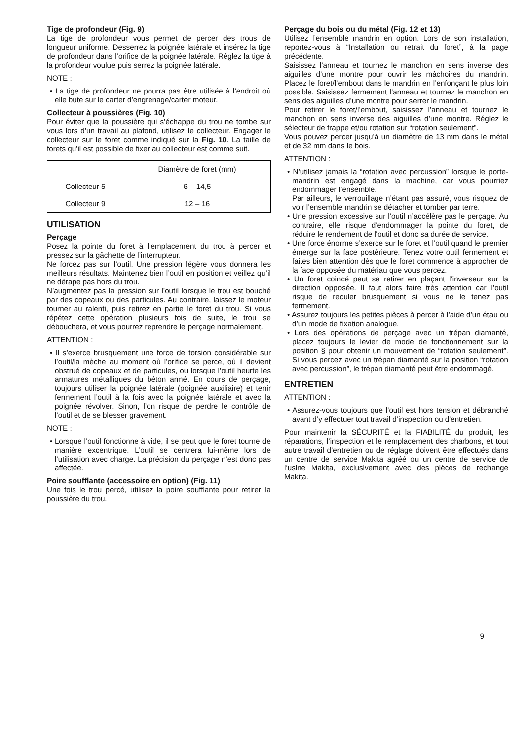Tige de profondeur (Fig. 9)
La tige de profondeur vous permet de percer des trous de longueur uniforme. Desserrez la poignée latérale et insérez la tige de profondeur dans l’orifice de la poignée latérale. Réglez la tige à la profondeur voulue puis serrez la poignée latérale.
NOTE :
• La tige de profondeur ne pourra pas être utilisée à l’endroit où elle bute sur le carter d’engrenage/carter moteur.
Collecteur à poussières (Fig. 10)
Pour éviter que la poussière qui s’échappe du trou ne tombe sur vous lors d’un travail au plafond, utilisez le collecteur. Engager le collecteur sur le foret comme indiqué sur la Fig. 10. La taille de forets qu’il est possible de fixer au collecteur est comme suit.
| | Diamètre de foret (mm) |
| --- | --- |
| Collecteur 5 | 6 – 14,5 |
| Collecteur 9 | 12 – 16 |
UTILISATION
Perçage
Posez la pointe du foret à l’emplacement du trou à percer et pressez sur la gâchette de l’interrupteur.
Ne forcez pas sur l’outil. Une pression légère vous donnera les meilleurs résultats. Maintenez bien l’outil en position et veillez qu’il ne dérape pas hors du trou.
N’augmentez pas la pression sur l’outil lorsque le trou est bouché par des copeaux ou des particules. Au contraire, laissez le moteur tourner au ralenti, puis retirez en partie le foret du trou. Si vous répétez cette opération plusieurs fois de suite, le trou se débouchera, et vous pourrez reprendre le perçage normalement.
ATTENTION :
• Il s’exerce brusquement une force de torsion considérable sur l’outil/la mèche au moment où l’orifice se perce, où il devient obstrué de copeaux et de particules, ou lorsque l’outil heurte les armatures métalliques du béton armé. En cours de perçage, toujours utiliser la poignée latérale (poignée auxiliaire) et tenir fermement l’outil à la fois avec la poignée latérale et avec la poignée révolver. Sinon, l’on risque de perdre le contrôle de l’outil et de se blesser gravement.
NOTE :
• Lorsque l’outil fonctionne à vide, il se peut que le foret tourne de manière excentrique. L’outil se centrera lui-même lors de l’utilisation avec charge. La précision du perçage n’est donc pas affectée.
Poire soufflante (accessoire en option) (Fig. 11)
Une fois le trou percé, utilisez la poire soufflante pour retirer la poussière du trou.
Perçage du bois ou du métal (Fig. 12 et 13)
Utilisez l’ensemble mandrin en option. Lors de son installation, reportez-vous à “Installation ou retrait du foret”, à la page précédente.
Saisissez l’anneau et tournez le manchon en sens inverse des aiguilles d’une montre pour ouvrir les mâchoires du mandrin. Placez le foret/l’embout dans le mandrin en l’enfonçant le plus loin possible. Saisissez fermement l’anneau et tournez le manchon en sens des aiguilles d’une montre pour serrer le mandrin.
Pour retirer le foret/l’embout, saisissez l’anneau et tournez le manchon en sens inverse des aiguilles d’une montre. Réglez le sélecteur de frappe et/ou rotation sur “rotation seulement”.
Vous pouvez percer jusqu’à un diamètre de 13 mm dans le métal et de 32 mm dans le bois.
ATTENTION :
• N’utilisez jamais la “rotation avec percussion” lorsque le porte-mandrin est engagé dans la machine, car vous pourriez endommager l’ensemble.
Par ailleurs, le verrouillage n’étant pas assuré, vous risquez de voir l’ensemble mandrin se détacher et tomber par terre.
• Une pression excessive sur l’outil n’accélère pas le perçage. Au contraire, elle risque d’endommager la pointe du foret, de réduire le rendement de l’outil et donc sa durée de service.
• Une force énorme s’exerce sur le foret et l’outil quand le premier émerge sur la face postérieure. Tenez votre outil fermement et faites bien attention dès que le foret commence à approcher de la face opposée du matériau que vous percez.
• Un foret coincé peut se retirer en plaçant l’inverseur sur la direction opposée. Il faut alors faire très attention car l’outil risque de reculer brusquement si vous ne le tenez pas fermement.
• Assurez toujours les petites pièces à percer à l’aide d’un étau ou d’un mode de fixation analogue.
• Lors des opérations de perçage avec un trépan diamanté, placez toujours le levier de mode de fonctionnement sur la position § pour obtenir un mouvement de “rotation seulement”. Si vous percez avec un trépan diamanté sur la position “rotation avec percussion”, le trépan diamanté peut être endommagé.
ENTRETIEN
ATTENTION :
• Assurez-vous toujours que l’outil est hors tension et débranché avant d’y effectuer tout travail d’inspection ou d'entretien.
Pour maintenir la SÉCURITÉ et la FIABILITÉ du produit, les réparations, l’inspection et le remplacement des charbons, et tout autre travail d’entretien ou de réglage doivent être effectués dans un centre de service Makita agréé ou un centre de service de l’usine Makita, exclusivement avec des pièces de rechange Makita.
9